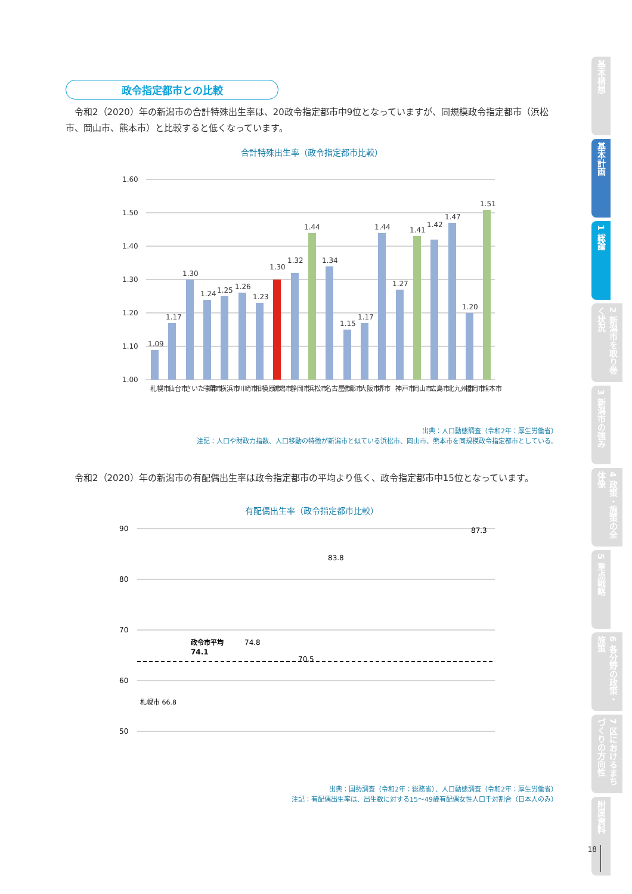政令指定都市との比較
令和2（2020）年の新潟市の合計特殊出生率は、20政令指定都市中9位となっていますが、同規模政令指定都市（浜松市、岡山市、熊本市）と比較すると低くなっています。
合計特殊出生率（政令指定都市比較）
1.60
1.50
1.40
1.30
1.20
1.10
1.00
1.09
1.17
1.30
1.24
1.25
1.26
1.23
1.30
1.32
1.44
1.34
1.15
1.17
1.44
1.27
1.41
1.42
1.47
1.20
1.51
札幌市
仙台市
さいたま市
千葉市
横浜市
川崎市
相模原市
新潟市
静岡市
浜松市
名古屋市
京都市
大阪市
堺市
神戸市
岡山市
広島市
北九州市
福岡市
熊本市
出典：人口動態調査（令和2年：厚生労働省）
注記：人口や財政力指数、人口移動の特徴が新潟市と似ている浜松市、岡山市、熊本市を同規模政令指定都市としている。
令和2（2020）年の新潟市の有配偶出生率は政令指定都市の平均より低く、政令指定都市中15位となっています。
有配偶出生率（政令指定都市比較）
90
80
70
60
50
政令市平均
74.1
札幌市 66.8
74.8
83.8
87.3
70.5
出典：国勢調査（令和2年：総務省）、人口動態調査（令和2年：厚生労働省）
注記：有配偶出生率は、出生数に対する15〜49歳有配偶女性人口千対割合（日本人のみ）
基本構想
基本計画
1 総論
2 新潟市を取り巻く状況
3 新潟市の強み
4 政策・施策の全体像
5 重点戦略
6 各分野の政策・施策
7 区におけるまちづくりの方向性
附属資料
18